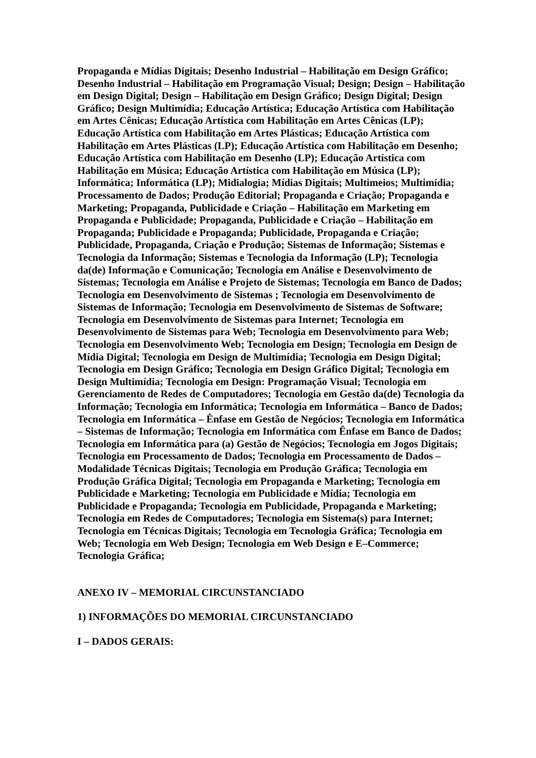Propaganda e Mídias Digitais; Desenho Industrial – Habilitação em Design Gráfico; Desenho Industrial – Habilitação em Programação Visual; Design; Design – Habilitação em Design Digital; Design – Habilitação em Design Gráfico; Design Digital; Design Gráfico; Design Multimídia; Educação Artística; Educação Artística com Habilitação em Artes Cênicas; Educação Artística com Habilitação em Artes Cênicas (LP); Educação Artística com Habilitação em Artes Plásticas; Educação Artística com Habilitação em Artes Plásticas (LP); Educação Artística com Habilitação em Desenho; Educação Artística com Habilitação em Desenho (LP); Educação Artística com Habilitação em Música; Educação Artística com Habilitação em Música (LP); Informática; Informática (LP); Midialogia; Mídias Digitais; Multimeios; Multimídia; Processamento de Dados; Produção Editorial; Propaganda e Criação; Propaganda e Marketing; Propaganda, Publicidade e Criação – Habilitação em Marketing em Propaganda e Publicidade; Propaganda, Publicidade e Criação – Habilitação em Propaganda; Publicidade e Propaganda; Publicidade, Propaganda e Criação; Publicidade, Propaganda, Criação e Produção; Sistemas de Informação; Sistemas e Tecnologia da Informação; Sistemas e Tecnologia da Informação (LP); Tecnologia da(de) Informação e Comunicação; Tecnologia em Análise e Desenvolvimento de Sistemas; Tecnologia em Análise e Projeto de Sistemas; Tecnologia em Banco de Dados; Tecnologia em Desenvolvimento de Sistemas ; Tecnologia em Desenvolvimento de Sistemas de Informação; Tecnologia em Desenvolvimento de Sistemas de Software; Tecnologia em Desenvolvimento de Sistemas para Internet; Tecnologia em Desenvolvimento de Sistemas para Web; Tecnologia em Desenvolvimento para Web; Tecnologia em Desenvolvimento Web; Tecnologia em Design; Tecnologia em Design de Mídia Digital; Tecnologia em Design de Multimídia; Tecnologia em Design Digital; Tecnologia em Design Gráfico; Tecnologia em Design Gráfico Digital; Tecnologia em Design Multimídia; Tecnologia em Design: Programação Visual; Tecnologia em Gerenciamento de Redes de Computadores; Tecnologia em Gestão da(de) Tecnologia da Informação; Tecnologia em Informática; Tecnologia em Informática – Banco de Dados; Tecnologia em Informática – Ênfase em Gestão de Negócios; Tecnologia em Informática – Sistemas de Informação; Tecnologia em Informática com Ênfase em Banco de Dados; Tecnologia em Informática para (a) Gestão de Negócios; Tecnologia em Jogos Digitais; Tecnologia em Processamento de Dados; Tecnologia em Processamento de Dados – Modalidade Técnicas Digitais; Tecnologia em Produção Gráfica; Tecnologia em Produção Gráfica Digital; Tecnologia em Propaganda e Marketing; Tecnologia em Publicidade e Marketing; Tecnologia em Publicidade e Mídia; Tecnologia em Publicidade e Propaganda; Tecnologia em Publicidade, Propaganda e Marketing; Tecnologia em Redes de Computadores; Tecnologia em Sistema(s) para Internet; Tecnologia em Técnicas Digitais; Tecnologia em Tecnologia Gráfica; Tecnologia em Web; Tecnologia em Web Design; Tecnologia em Web Design e E–Commerce; Tecnologia Gráfica;
ANEXO IV – MEMORIAL CIRCUNSTANCIADO
1) INFORMAÇÕES DO MEMORIAL CIRCUNSTANCIADO
I – DADOS GERAIS: